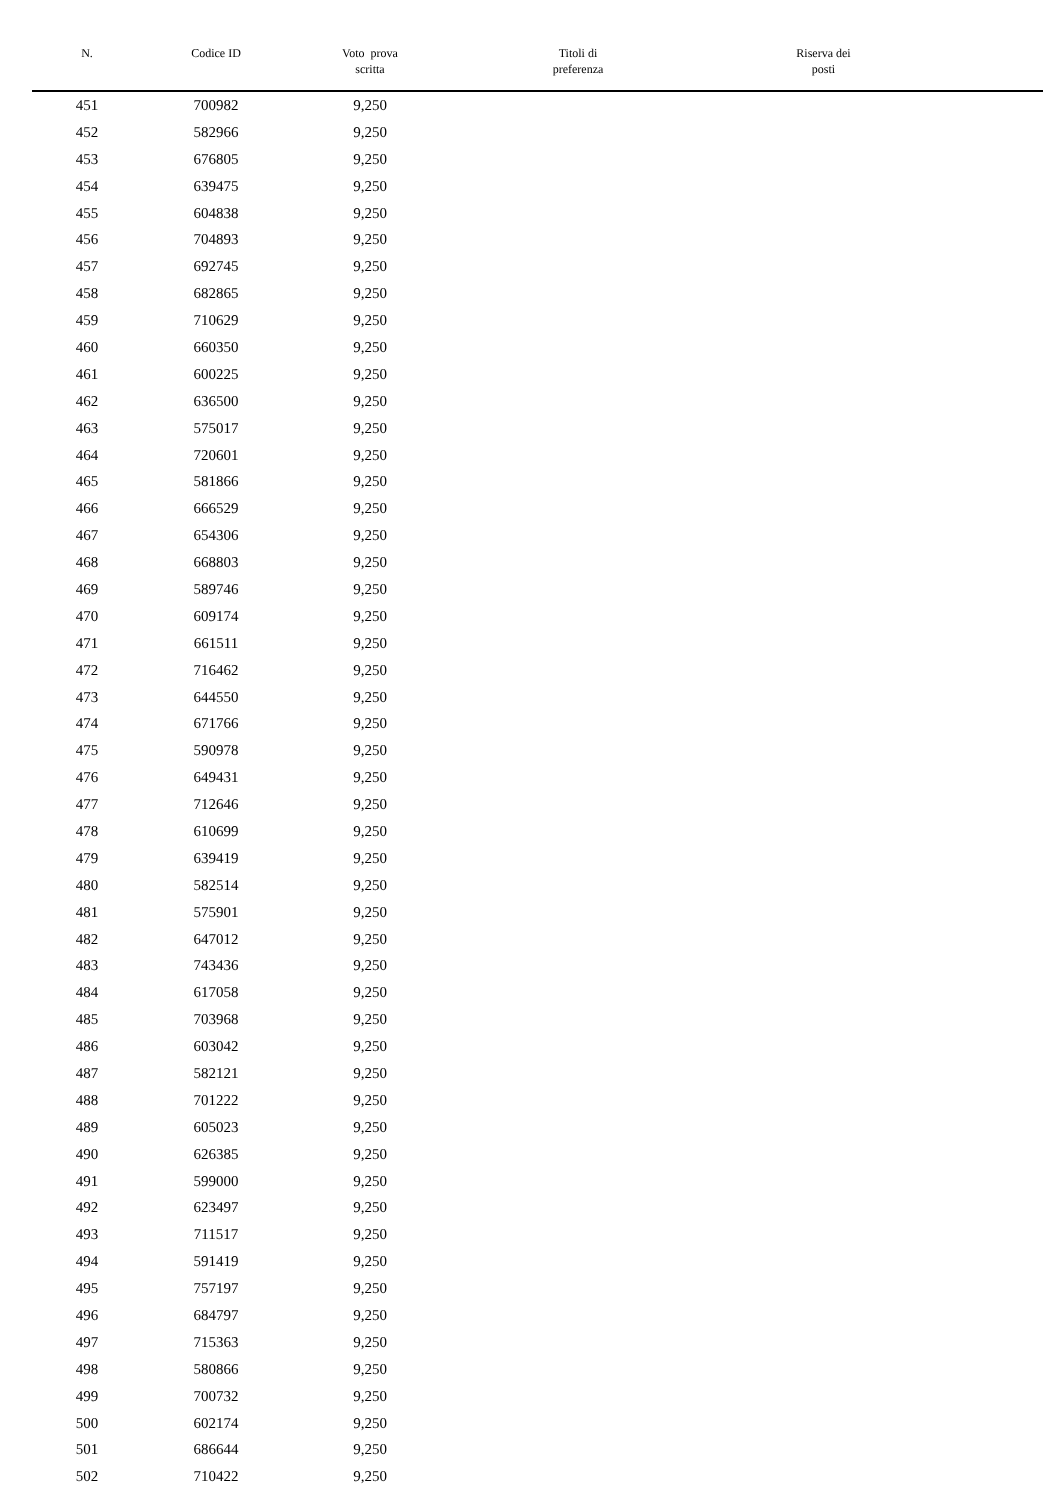| N. | Codice ID | Voto prova scritta | Titoli di preferenza | Riserva dei posti | |
| --- | --- | --- | --- | --- | --- |
| 451 | 700982 | 9,250 | | | |
| 452 | 582966 | 9,250 | | | |
| 453 | 676805 | 9,250 | | | |
| 454 | 639475 | 9,250 | | | |
| 455 | 604838 | 9,250 | | | |
| 456 | 704893 | 9,250 | | | |
| 457 | 692745 | 9,250 | | | |
| 458 | 682865 | 9,250 | | | |
| 459 | 710629 | 9,250 | | | |
| 460 | 660350 | 9,250 | | | |
| 461 | 600225 | 9,250 | | | |
| 462 | 636500 | 9,250 | | | |
| 463 | 575017 | 9,250 | | | |
| 464 | 720601 | 9,250 | | | |
| 465 | 581866 | 9,250 | | | |
| 466 | 666529 | 9,250 | | | |
| 467 | 654306 | 9,250 | | | |
| 468 | 668803 | 9,250 | | | |
| 469 | 589746 | 9,250 | | | |
| 470 | 609174 | 9,250 | | | |
| 471 | 661511 | 9,250 | | | |
| 472 | 716462 | 9,250 | | | |
| 473 | 644550 | 9,250 | | | |
| 474 | 671766 | 9,250 | | | |
| 475 | 590978 | 9,250 | | | |
| 476 | 649431 | 9,250 | | | |
| 477 | 712646 | 9,250 | | | |
| 478 | 610699 | 9,250 | | | |
| 479 | 639419 | 9,250 | | | |
| 480 | 582514 | 9,250 | | | |
| 481 | 575901 | 9,250 | | | |
| 482 | 647012 | 9,250 | | | |
| 483 | 743436 | 9,250 | | | |
| 484 | 617058 | 9,250 | | | |
| 485 | 703968 | 9,250 | | | |
| 486 | 603042 | 9,250 | | | |
| 487 | 582121 | 9,250 | | | |
| 488 | 701222 | 9,250 | | | |
| 489 | 605023 | 9,250 | | | |
| 490 | 626385 | 9,250 | | | |
| 491 | 599000 | 9,250 | | | |
| 492 | 623497 | 9,250 | | | |
| 493 | 711517 | 9,250 | | | |
| 494 | 591419 | 9,250 | | | |
| 495 | 757197 | 9,250 | | | |
| 496 | 684797 | 9,250 | | | |
| 497 | 715363 | 9,250 | | | |
| 498 | 580866 | 9,250 | | | |
| 499 | 700732 | 9,250 | | | |
| 500 | 602174 | 9,250 | | | |
| 501 | 686644 | 9,250 | | | |
| 502 | 710422 | 9,250 | | | |